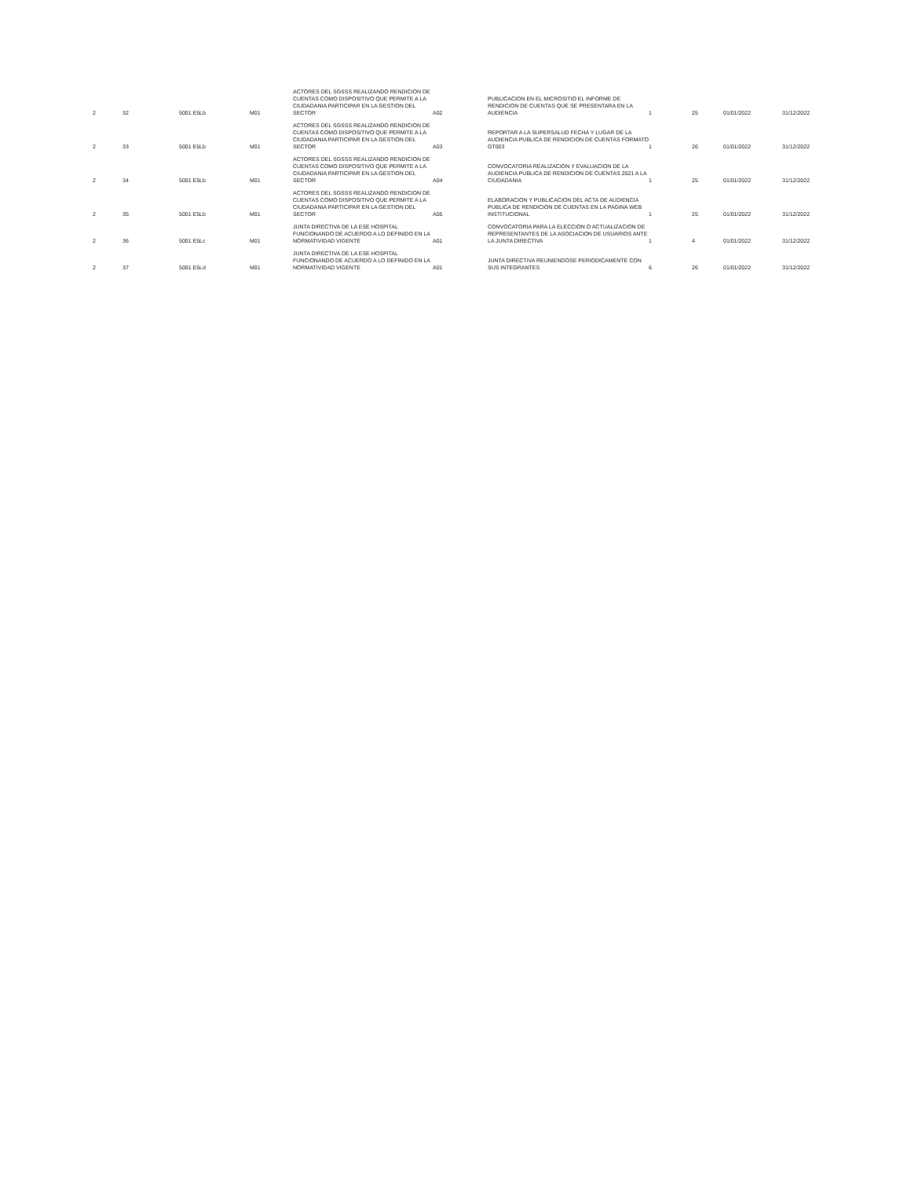| 2 | 32 | 5001 E5Lb | M01 | ACTORES DEL SGSSS REALIZANDO RENDICION DE CUENTAS COMO DISPOSITIVO QUE PERMITE A LA CIUDADANIA PARTICIPAR EN LA GESTION DEL SECTOR | A02 | PUBLICACION EN EL MICROSITIO EL INFORME DE RENDICION DE CUENTAS QUE SE PRESENTARA EN LA AUDIENCIA | 1 | 25 | 01/01/2022 | 31/12/2022 |
| 2 | 33 | 5001 E5Lb | M01 | ACTORES DEL SGSSS REALIZANDO RENDICION DE CUENTAS COMO DISPOSITIVO QUE PERMITE A LA CIUDADANIA PARTICIPAR EN LA GESTION DEL SECTOR | A03 | REPORTAR A LA SUPERSALUD FECHA Y LUGAR DE LA AUDIENCIA PUBLICA DE RENDICION DE CUENTAS FORMATO GT003 | 1 | 26 | 01/01/2022 | 31/12/2022 |
| 2 | 34 | 5001 E5Lb | M01 | ACTORES DEL SGSSS REALIZANDO RENDICION DE CUENTAS COMO DISPOSITIVO QUE PERMITE A LA CIUDADANIA PARTICIPAR EN LA GESTION DEL SECTOR | A04 | CONVOCATORIA REALIZACION Y EVALUACION DE LA AUDIENCIA PUBLICA DE RENDICION DE CUENTAS 2021 A LA CIUDADANIA | 1 | 25 | 01/01/2022 | 31/12/2022 |
| 2 | 35 | 5001 E5Lb | M01 | ACTORES DEL SGSSS REALIZANDO RENDICION DE CUENTAS COMO DISPOSITIVO QUE PERMITE A LA CIUDADANIA PARTICIPAR EN LA GESTION DEL SECTOR | A05 | ELABORACION Y PUBLICACION DEL ACTA DE AUDIENCIA PUBLICA DE RENDICION DE CUENTAS EN LA PAGINA WEB INSTITUCIONAL | 1 | 25 | 01/01/2022 | 31/12/2022 |
| 2 | 36 | 5001 E5Lc | M01 | JUNTA DIRECTIVA DE LA ESE HOSPITAL FUNCIONANDO DE ACUERDO A LO DEFINIDO EN LA NORMATIVIDAD VIGENTE | A01 | CONVOCATORIA PARA LA ELECCION O ACTUALIZACION DE REPRESENTANTES DE LA ASOCIACION DE USUARIOS ANTE LA JUNTA DIRECTIVA | 1 | 4 | 01/01/2022 | 31/12/2022 |
| 2 | 37 | 5001 E5Ld | M01 | JUNTA DIRECTIVA DE LA ESE HOSPITAL FUNCIONANDO DE ACUERDO A LO DEFINIDO EN LA NORMATIVIDAD VIGENTE | A01 | JUNTA DIRECTIVA REUNIENDOSE PERIODICAMENTE CON SUS INTEGRANTES | 6 | 26 | 01/01/2022 | 31/12/2022 |